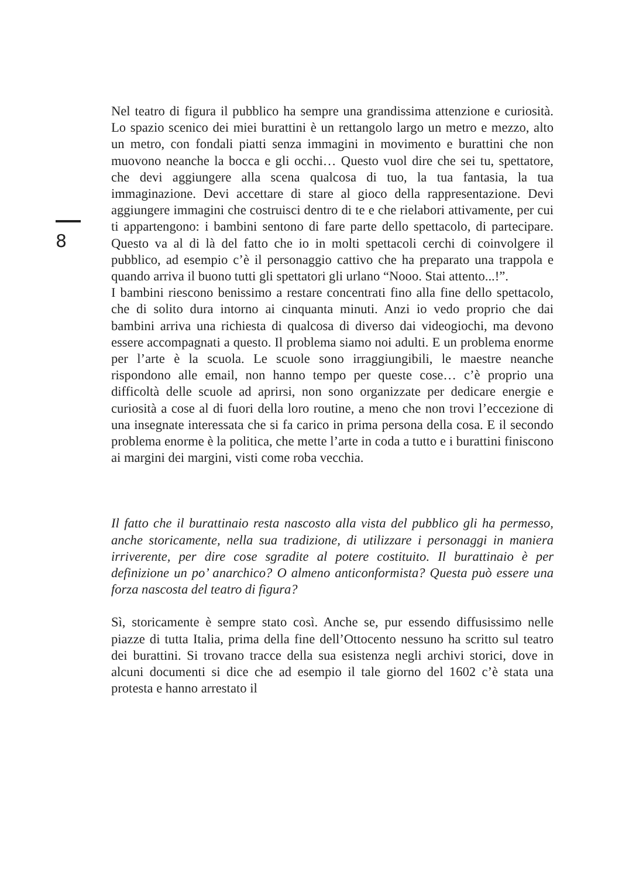8
Nel teatro di figura il pubblico ha sempre una grandissima attenzione e curiosità. Lo spazio scenico dei miei burattini è un rettangolo largo un metro e mezzo, alto un metro, con fondali piatti senza immagini in movimento e burattini che non muovono neanche la bocca e gli occhi… Questo vuol dire che sei tu, spettatore, che devi aggiungere alla scena qualcosa di tuo, la tua fantasia, la tua immaginazione. Devi accettare di stare al gioco della rappresentazione. Devi aggiungere immagini che costruisci dentro di te e che rielabori attivamente, per cui ti appartengono: i bambini sentono di fare parte dello spettacolo, di partecipare. Questo va al di là del fatto che io in molti spettacoli cerchi di coinvolgere il pubblico, ad esempio c’è il personaggio cattivo che ha preparato una trappola e quando arriva il buono tutti gli spettatori gli urlano “Nooo. Stai attento...!”.
I bambini riescono benissimo a restare concentrati fino alla fine dello spettacolo, che di solito dura intorno ai cinquanta minuti. Anzi io vedo proprio che dai bambini arriva una richiesta di qualcosa di diverso dai videogiochi, ma devono essere accompagnati a questo. Il problema siamo noi adulti. E un problema enorme per l’arte è la scuola. Le scuole sono irraggiungibili, le maestre neanche rispondono alle email, non hanno tempo per queste cose… c’è proprio una difficoltà delle scuole ad aprirsi, non sono organizzate per dedicare energie e curiosità a cose al di fuori della loro routine, a meno che non trovi l’eccezione di una insegnate interessata che si fa carico in prima persona della cosa. E il secondo problema enorme è la politica, che mette l’arte in coda a tutto e i burattini finiscono ai margini dei margini, visti come roba vecchia.
Il fatto che il burattinaio resta nascosto alla vista del pubblico gli ha permesso, anche storicamente, nella sua tradizione, di utilizzare i personaggi in maniera irriverente, per dire cose sgradite al potere costituito. Il burattinaio è per definizione un po’ anarchico? O almeno anticonformista? Questa può essere una forza nascosta del teatro di figura?
Sì, storicamente è sempre stato così. Anche se, pur essendo diffusissimo nelle piazze di tutta Italia, prima della fine dell’Ottocento nessuno ha scritto sul teatro dei burattini. Si trovano tracce della sua esistenza negli archivi storici, dove in alcuni documenti si dice che ad esempio il tale giorno del 1602 c’è stata una protesta e hanno arrestato il